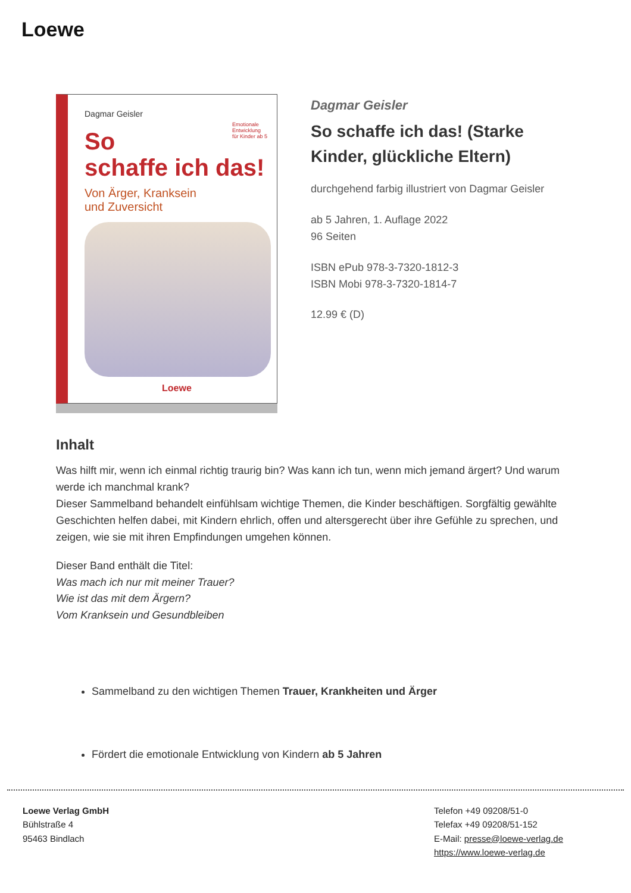Loewe
Dagmar Geisler
Emotionale
Entwicklung
für Kinder ab 5
So
schaffe ich das!
Von Ärger, Kranksein
und Zuversicht
Loewe
Dagmar Geisler
So schaffe ich das! (Starke Kinder, glückliche Eltern)
durchgehend farbig illustriert von Dagmar Geisler
ab 5 Jahren, 1. Auflage 2022
96 Seiten
ISBN ePub 978-3-7320-1812-3
ISBN Mobi 978-3-7320-1814-7
12.99 € (D)
Inhalt
Was hilft mir, wenn ich einmal richtig traurig bin? Was kann ich tun, wenn mich jemand ärgert? Und warum werde ich manchmal krank?
Dieser Sammelband behandelt einfühlsam wichtige Themen, die Kinder beschäftigen. Sorgfältig gewählte Geschichten helfen dabei, mit Kindern ehrlich, offen und altersgerecht über ihre Gefühle zu sprechen, und zeigen, wie sie mit ihren Empfindungen umgehen können.
Dieser Band enthält die Titel:
Was mach ich nur mit meiner Trauer?
Wie ist das mit dem Ärgern?
Vom Kranksein und Gesundbleiben
Sammelband zu den wichtigen Themen Trauer, Krankheiten und Ärger
Fördert die emotionale Entwicklung von Kindern ab 5 Jahren
Loewe Verlag GmbH
Bühlstraße 4
95463 Bindlach
Telefon +49 09208/51-0
Telefax +49 09208/51-152
E-Mail: presse@loewe-verlag.de
https://www.loewe-verlag.de